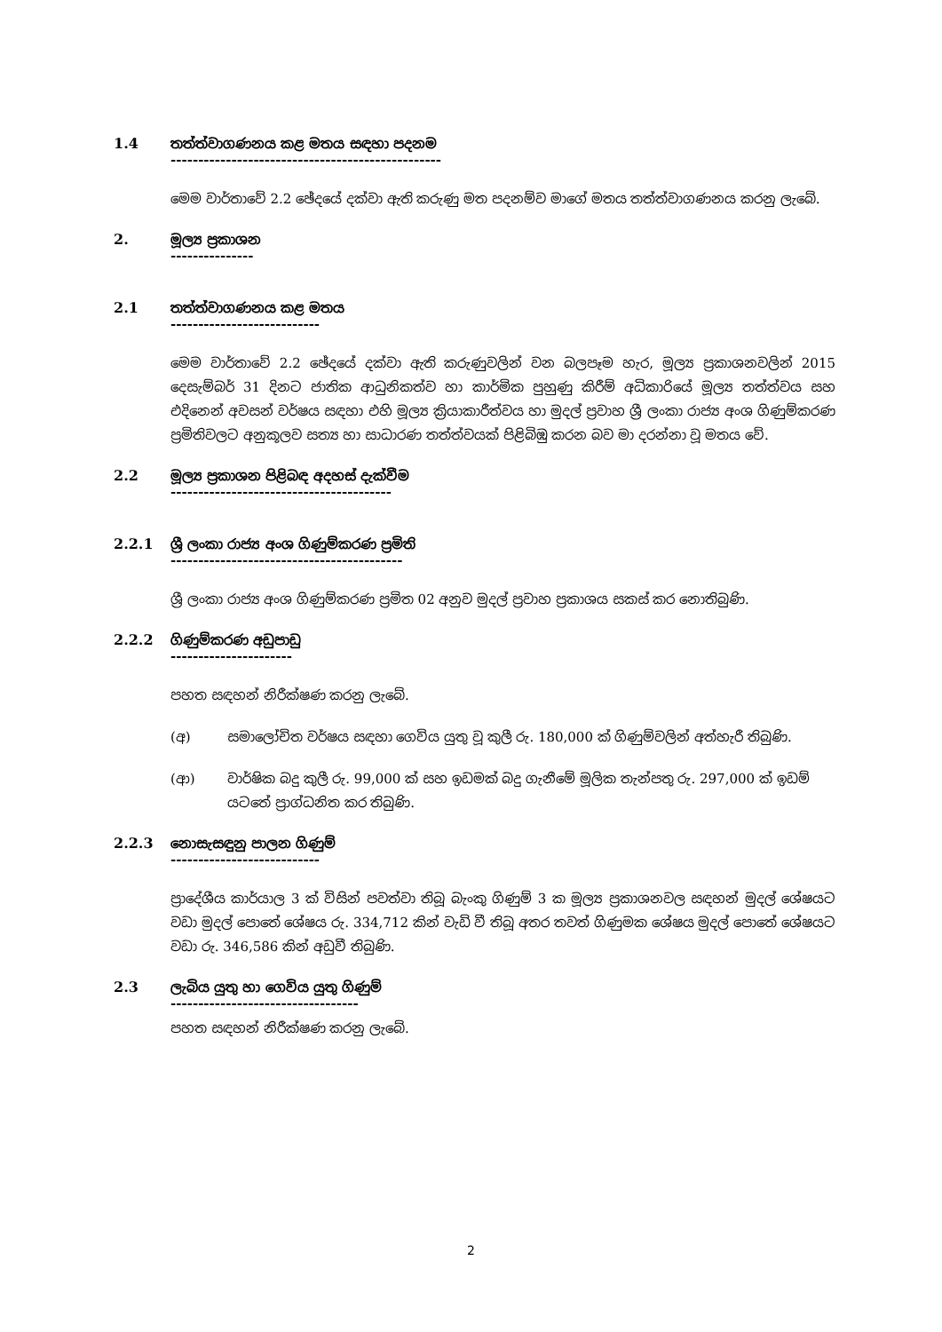1.4 තත්ත්වාගණනය කළ මතය සඳහා පදනම
-------------------------------------------------
මෙම වාර්තාවේ 2.2 ඡේදයේ දක්වා ඇති කරුණු මත පදනම්ව මාගේ මතය තත්ත්වාගණනය කරනු ලැබේ.
2. මූල්‍ය ප්‍රකාශන
---------------
2.1 තත්ත්වාගණනය කළ මතය
---------------------------
මෙම වාර්තාවේ 2.2 ඡේදයේ දක්වා ඇති කරුණුවලින් වන බලපෑම හැර, මූල්‍ය ප්‍රකාශනවලින් 2015 දෙසැම්බර් 31 දිනට ජාතික ආධුනිකත්ව හා කාර්මික පුහුණු කිරීම් අධිකාරියේ මූල්‍ය තත්ත්වය සහ එදිනෙන් අවසන් වර්ෂය සඳහා එහි මූල්‍ය ක්‍රියාකාරීත්වය හා මුදල් ප්‍රවාහ ශ්‍රී ලංකා රාජ්‍ය අංශ ගිණුම්කරණ ප්‍රමිතිවලට අනුකූලව සත්‍ය හා සාධාරණ තත්ත්වයක් පිළිබිඹු කරන බව මා දරන්නා වූ මතය වේ.
2.2 මූල්‍ය ප්‍රකාශන පිළිබඳ අදහස් දැක්වීම
----------------------------------------
2.2.1 ශ්‍රී ලංකා රාජ්‍ය අංශ ගිණුම්කරණ ප්‍රමිති
------------------------------------------
ශ්‍රී ලංකා රාජ්‍ය අංශ ගිණුම්කරණ ප්‍රමිත 02 අනුව මුදල් ප්‍රවාහ ප්‍රකාශය සකස් කර නොතිබුණි.
2.2.2 ගිණුම්කරණ අඩුපාඩු
----------------------
පහත සඳහන් නිරීක්ෂණ කරනු ලැබේ.
(අ) සමාලෝචිත වර්ෂය සඳහා ගෙවිය යුතු වූ කුලී රු. 180,000 ක් ගිණුම්වලින් අත්හැරී තිබුණි.
(ආ) වාර්ෂික බදු කුලී රු. 99,000 ක් සහ ඉඩමක් බදු ගැනීමේ මූලික තැන්පතු රු. 297,000 ක් ඉඩම් යටතේ ප්‍රාග්ධනිත කර තිබුණි.
2.2.3 නොසැසඳුනු පාලන ගිණුම්
---------------------------
ප්‍රාදේශීය කාර්යාල 3 ක් විසින් පවත්වා තිබූ බැංකු ගිණුම් 3 ක මූල්‍ය ප්‍රකාශනවල සඳහන් මුදල් ශේෂයට වඩා මුදල් පොතේ ශේෂය රු. 334,712 කින් වැඩි වී තිබූ අතර තවත් ගිණුමක ශේෂය මුදල් පොතේ ශේෂයට වඩා රු. 346,586 කින් අඩුවී තිබුණි.
2.3 ලැබිය යුතු හා ගෙවිය යුතු ගිණුම්
----------------------------------
පහත සඳහන් නිරීක්ෂණ කරනු ලැබේ.
2